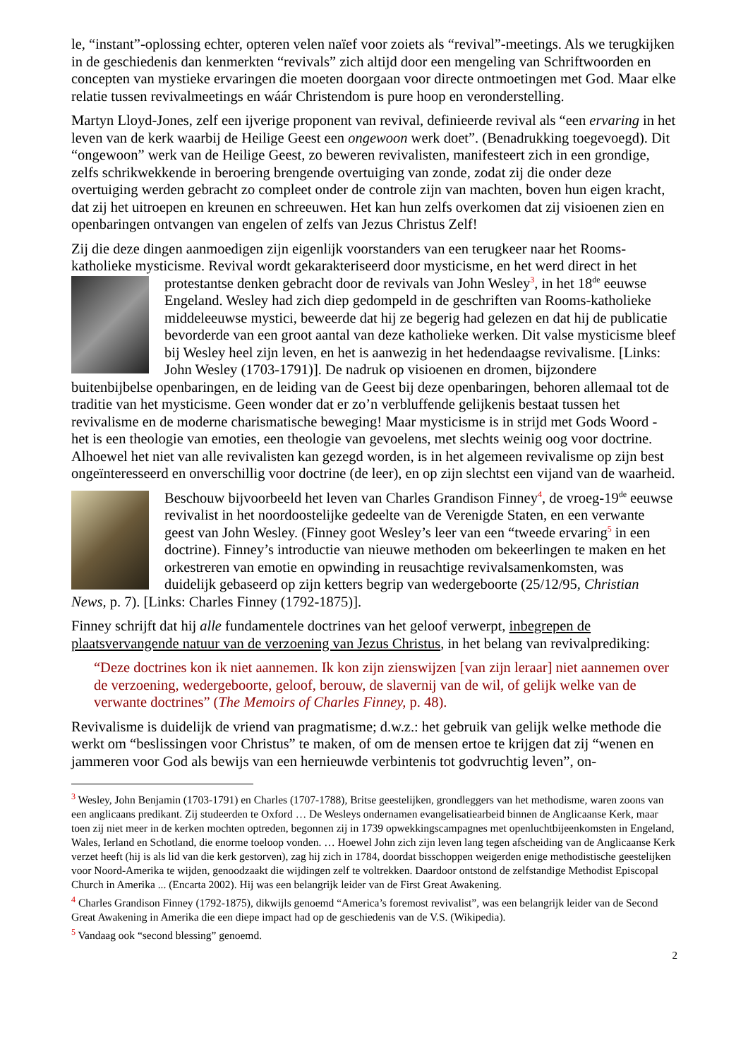le, “instant”-oplossing echter, opteren velen naïef voor zoiets als “revival”-meetings. Als we terugkijken in de geschiedenis dan kenmerkten “revivals” zich altijd door een mengeling van Schriftwoorden en concepten van mystieke ervaringen die moeten doorgaan voor directe ontmoetingen met God. Maar elke relatie tussen revivalmeetings en wáár Christendom is pure hoop en veronderstelling.
Martyn Lloyd-Jones, zelf een ijverige proponent van revival, definieerde revival als “een ervaring in het leven van de kerk waarbij de Heilige Geest een ongewoon werk doet”. (Benadrukking toegevoegd). Dit “ongewoon” werk van de Heilige Geest, zo beweren revivalisten, manifesteert zich in een grondige, zelfs schrikwekkende in beroering brengende overtuiging van zonde, zodat zij die onder deze overtuiging werden gebracht zo compleet onder de controle zijn van machten, boven hun eigen kracht, dat zij het uitroepen en kreunen en schreeuwen. Het kan hun zelfs overkomen dat zij visioenen zien en openbaringen ontvangen van engelen of zelfs van Jezus Christus Zelf!
Zij die deze dingen aanmoedigen zijn eigenlijk voorstanders van een terugkeer naar het Rooms-katholieke mysticisme. Revival wordt gekarakteriseerd door mysticisme, en het werd direct in het protestantse denken gebracht door de revivals van John Wesley<sup>3</sup>, in het 18<sup>de</sup> eeuwse Engeland. Wesley had zich diep gedompeld in de geschriften van Rooms-katholieke middeleeuwse mystici, beweerde dat hij ze begerig had gelezen en dat hij de publicatie bevorderde van een groot aantal van deze katholieke werken. Dit valse mysticisme bleef bij Wesley heel zijn leven, en het is aanwezig in het hedendaagse revivalisme. [Links: John Wesley (1703-1791)]. De nadruk op visioenen en dromen, bijzondere buitenbijbelse openbaringen, en de leiding van de Geest bij deze openbaringen, behoren allemaal tot de traditie van het mysticisme. Geen wonder dat er zo’n verbluffende gelijkenis bestaat tussen het revivalisme en de moderne charismatische beweging! Maar mysticisme is in strijd met Gods Woord - het is een theologie van emoties, een theologie van gevoelens, met slechts weinig oog voor doctrine. Alhoewel het niet van alle revivalisten kan gezegd worden, is in het algemeen revivalisme op zijn best ongeïnteresseerd en onverschillig voor doctrine (de leer), en op zijn slechtst een vijand van de waarheid.
Beschouw bijvoorbeeld het leven van Charles Grandison Finney<sup>4</sup>, de vroeg-19<sup>de</sup> eeuwse revivalist in het noordoostelijke gedeelte van de Verenigde Staten, en een verwante geest van John Wesley. (Finney goot Wesley’s leer van een “tweede ervaring<sup>5</sup> in een doctrine). Finney’s introductie van nieuwe methoden om bekeerlingen te maken en het orkestreren van emotie en opwinding in reusachtige revivalsamenkomsten, was duidelijk gebaseerd op zijn ketters begrip van wedergeboorte (25/12/95, Christian News, p. 7). [Links: Charles Finney (1792-1875)].
Finney schrijft dat hij alle fundamentele doctrines van het geloof verwerpt, inbegrepen de plaatsvervangende natuur van de verzoening van Jezus Christus, in het belang van revivalprediking:
“Deze doctrines kon ik niet aannemen. Ik kon zijn zienswijzen [van zijn leraar] niet aannemen over de verzoening, wedergeboorte, geloof, berouw, de slavernij van de wil, of gelijk welke van de verwante doctrines” (The Memoirs of Charles Finney, p. 48).
Revivalisme is duidelijk de vriend van pragmatisme; d.w.z.: het gebruik van gelijk welke methode die werkt om “beslissingen voor Christus” te maken, of om de mensen ertoe te krijgen dat zij “wenen en jammeren voor God als bewijs van een hernieuwde verbintenis tot godvruchtig leven”, on-
<sup>3</sup> Wesley, John Benjamin (1703-1791) en Charles (1707-1788), Britse geestelijken, grondleggers van het methodisme, waren zoons van een anglicaans predikant. Zij studeerden te Oxford … De Wesleys ondernamen evangelisatiearbeid binnen de Anglicaanse Kerk, maar toen zij niet meer in de kerken mochten optreden, begonnen zij in 1739 opwekkingscampagnes met openluchtbijeenkomsten in Engeland, Wales, Ierland en Schotland, die enorme toeloop vonden. … Hoewel John zich zijn leven lang tegen afscheiding van de Anglicaanse Kerk verzet heeft (hij is als lid van die kerk gestorven), zag hij zich in 1784, doordat bisschoppen weigerden enige methodistische geestelijken voor Noord-Amerika te wijden, genoodzaakt die wijdingen zelf te voltrekken. Daardoor ontstond de zelfstandige Methodist Episcopal Church in Amerika ... (Encarta 2002). Hij was een belangrijk leider van de First Great Awakening.
<sup>4</sup> Charles Grandison Finney (1792-1875), dikwijls genoemd “America’s foremost revivalist”, was een belangrijk leider van de Second Great Awakening in Amerika die een diepe impact had op de geschiedenis van de V.S. (Wikipedia).
<sup>5</sup> Vandaag ook “second blessing” genoemd.
2